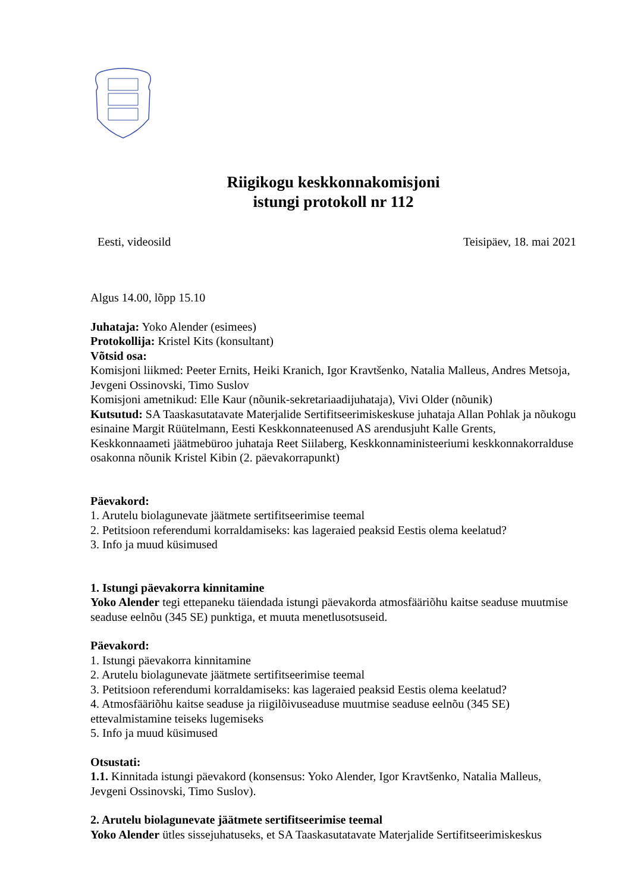Riigikogu keskkonnakomisjoni
istungi protokoll nr 112
Eesti, videosild Teisipäev, 18. mai 2021
Algus 14.00, lõpp 15.10
Juhataja: Yoko Alender (esimees)
Protokollija: Kristel Kits (konsultant)
Võtsid osa:
Komisjoni liikmed: Peeter Ernits, Heiki Kranich, Igor Kravtšenko, Natalia Malleus, Andres Metsoja, Jevgeni Ossinovski, Timo Suslov
Komisjoni ametnikud: Elle Kaur (nõunik-sekretariaadijuhataja), Vivi Older (nõunik)
Kutsutud: SA Taaskasutatavate Materjalide Sertifitseerimiskeskuse juhataja Allan Pohlak ja nõukogu esinaine Margit Rüütelmann, Eesti Keskkonnateenused AS arendusjuht Kalle Grents, Keskkonnaameti jäätmebüroo juhataja Reet Siilaberg, Keskkonnaministeeriumi keskkonnakorralduse osakonna nõunik Kristel Kibin (2. päevakorrapunkt)
Päevakord:
1. Arutelu biolagunevate jäätmete sertifitseerimise teemal
2. Petitsioon referendumi korraldamiseks: kas lageraied peaksid Eestis olema keelatud?
3. Info ja muud küsimused
1. Istungi päevakorra kinnitamine
Yoko Alender tegi ettepaneku täiendada istungi päevakorda atmosfääriõhu kaitse seaduse muutmise seaduse eelnõu (345 SE) punktiga, et muuta menetlusotsuseid.
Päevakord:
1. Istungi päevakorra kinnitamine
2. Arutelu biolagunevate jäätmete sertifitseerimise teemal
3. Petitsioon referendumi korraldamiseks: kas lageraied peaksid Eestis olema keelatud?
4. Atmosfääriõhu kaitse seaduse ja riigilõivuseaduse muutmise seaduse eelnõu (345 SE) ettevalmistamine teiseks lugemiseks
5. Info ja muud küsimused
Otsustati:
1.1. Kinnitada istungi päevakord (konsensus: Yoko Alender, Igor Kravtšenko, Natalia Malleus, Jevgeni Ossinovski, Timo Suslov).
2. Arutelu biolagunevate jäätmete sertifitseerimise teemal
Yoko Alender ütles sissejuhatuseks, et SA Taaskasutatavate Materjalide Sertifitseerimiskeskus